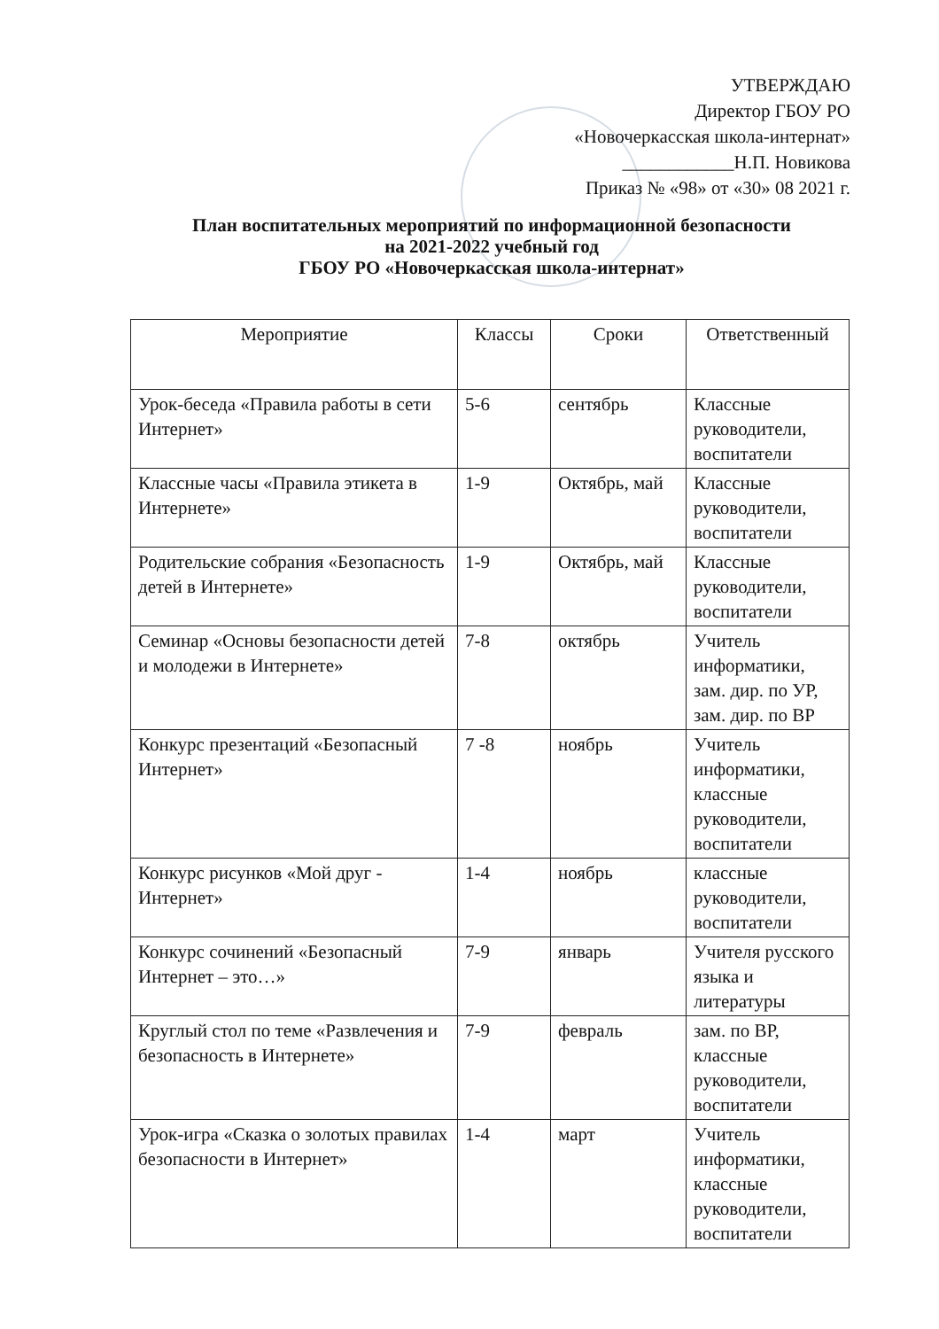УТВЕРЖДАЮ
Директор ГБОУ РО
«Новочеркасская школа-интернат»
____________Н.П. Новикова
Приказ № «98» от «30» 08 2021 г.
План воспитательных мероприятий по информационной безопасности
на 2021-2022 учебный год
ГБОУ РО «Новочеркасская школа-интернат»
| Мероприятие | Классы | Сроки | Ответственный |
| --- | --- | --- | --- |
| Урок-беседа «Правила работы в сети Интернет» | 5-6 | сентябрь | Классные руководители, воспитатели |
| Классные часы «Правила этикета в Интернете» | 1-9 | Октябрь, май | Классные руководители, воспитатели |
| Родительские собрания «Безопасность детей в Интернете» | 1-9 | Октябрь, май | Классные руководители, воспитатели |
| Семинар «Основы безопасности детей и молодежи в Интернете» | 7-8 | октябрь | Учитель информатики, зам. дир. по УР, зам. дир. по ВР |
| Конкурс презентаций «Безопасный Интернет» | 7 -8 | ноябрь | Учитель информатики, классные руководители, воспитатели |
| Конкурс рисунков «Мой друг - Интернет» | 1-4 | ноябрь | классные руководители, воспитатели |
| Конкурс сочинений «Безопасный Интернет – это…» | 7-9 | январь | Учителя русского языка и литературы |
| Круглый стол по теме «Развлечения и безопасность в Интернете» | 7-9 | февраль | зам. по ВР, классные руководители, воспитатели |
| Урок-игра «Сказка о золотых правилах безопасности в Интернет» | 1-4 | март | Учитель информатики, классные руководители, воспитатели |